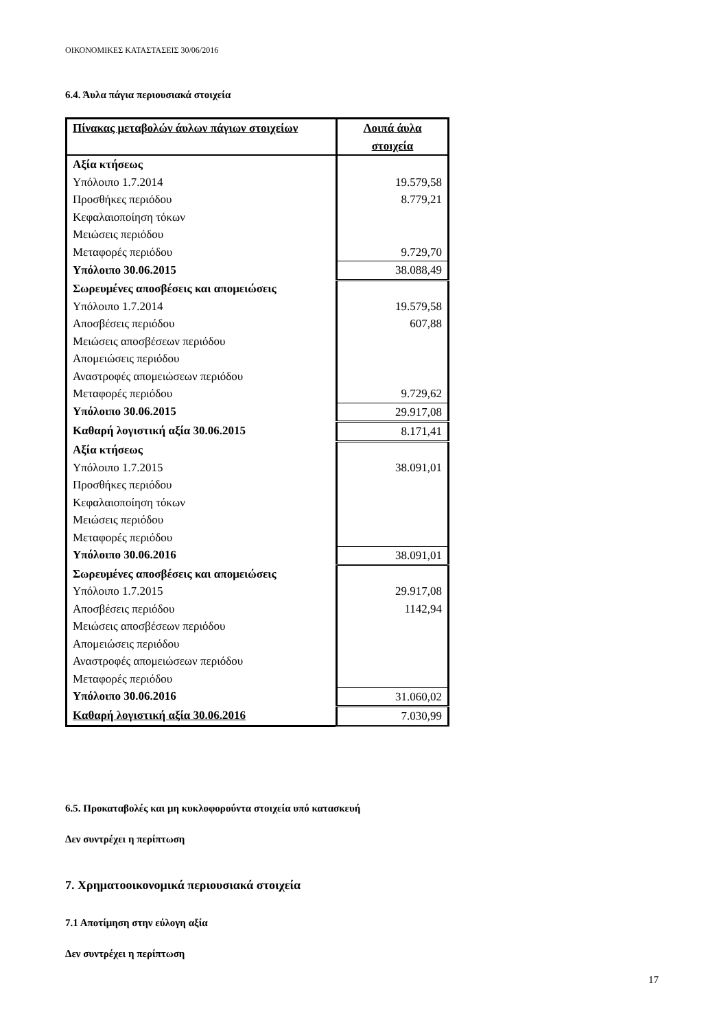ΟΙΚΟΝΟΜΙΚΕΣ ΚΑΤΑΣΤΑΣΕΙΣ 30/06/2016
6.4. Άυλα πάγια περιουσιακά στοιχεία
| Πίνακας μεταβολών άυλων πάγιων στοιχείων | Λοιπά άυλα στοιχεία |
| --- | --- |
| Αξία κτήσεως | |
| Υπόλοιπο 1.7.2014 | 19.579,58 |
| Προσθήκες περιόδου | 8.779,21 |
| Κεφαλαιοποίηση τόκων | |
| Μειώσεις περιόδου | |
| Μεταφορές περιόδου | 9.729,70 |
| Υπόλοιπο 30.06.2015 | 38.088,49 |
| Σωρευμένες αποσβέσεις και απομειώσεις | |
| Υπόλοιπο 1.7.2014 | 19.579,58 |
| Αποσβέσεις περιόδου | 607,88 |
| Μειώσεις αποσβέσεων περιόδου | |
| Απομειώσεις περιόδου | |
| Αναστροφές απομειώσεων περιόδου | |
| Μεταφορές περιόδου | 9.729,62 |
| Υπόλοιπο 30.06.2015 | 29.917,08 |
| Καθαρή λογιστική αξία 30.06.2015 | 8.171,41 |
| Αξία κτήσεως | |
| Υπόλοιπο 1.7.2015 | 38.091,01 |
| Προσθήκες περιόδου | |
| Κεφαλαιοποίηση τόκων | |
| Μειώσεις περιόδου | |
| Μεταφορές περιόδου | |
| Υπόλοιπο 30.06.2016 | 38.091,01 |
| Σωρευμένες αποσβέσεις και απομειώσεις | |
| Υπόλοιπο 1.7.2015 | 29.917,08 |
| Αποσβέσεις περιόδου | 1142,94 |
| Μειώσεις αποσβέσεων περιόδου | |
| Απομειώσεις περιόδου | |
| Αναστροφές απομειώσεων περιόδου | |
| Μεταφορές περιόδου | |
| Υπόλοιπο 30.06.2016 | 31.060,02 |
| Καθαρή λογιστική αξία 30.06.2016 | 7.030,99 |
6.5. Προκαταβολές και μη κυκλοφορούντα στοιχεία υπό κατασκευή
Δεν συντρέχει η περίπτωση
7. Χρηματοοικονομικά περιουσιακά στοιχεία
7.1 Αποτίμηση στην εύλογη αξία
Δεν συντρέχει η περίπτωση
17